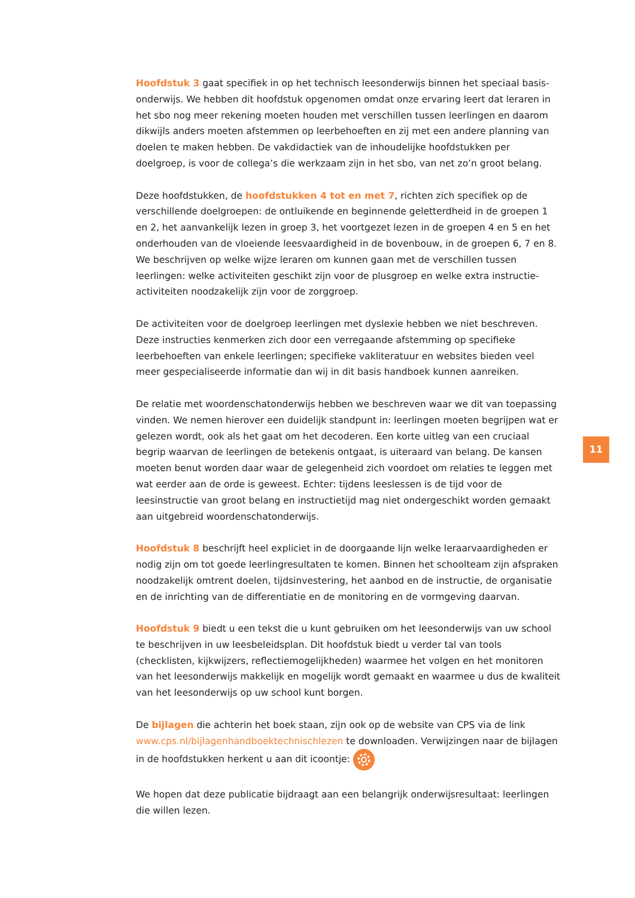Hoofdstuk 3 gaat specifiek in op het technisch leesonderwijs binnen het speciaal basis-onderwijs. We hebben dit hoofdstuk opgenomen omdat onze ervaring leert dat leraren in het sbo nog meer rekening moeten houden met verschillen tussen leerlingen en daarom dikwijls anders moeten afstemmen op leerbehoeften en zij met een andere planning van doelen te maken hebben. De vakdidactiek van de inhoudelijke hoofdstukken per doelgroep, is voor de collega’s die werkzaam zijn in het sbo, van net zo’n groot belang.
Deze hoofdstukken, de hoofdstukken 4 tot en met 7, richten zich specifiek op de verschillende doelgroepen: de ontluikende en beginnende geletterdheid in de groepen 1 en 2, het aanvankelijk lezen in groep 3, het voortgezet lezen in de groepen 4 en 5 en het onderhouden van de vloeiende leesvaardigheid in de bovenbouw, in de groepen 6, 7 en 8. We beschrijven op welke wijze leraren om kunnen gaan met de verschillen tussen leerlingen: welke activiteiten geschikt zijn voor de plusgroep en welke extra instructie-activiteiten noodzakelijk zijn voor de zorggroep.
De activiteiten voor de doelgroep leerlingen met dyslexie hebben we niet beschreven. Deze instructies kenmerken zich door een verregaande afstemming op specifieke leerbehoeften van enkele leerlingen; specifieke vakliteratuur en websites bieden veel meer gespecialiseerde informatie dan wij in dit basis handboek kunnen aanreiken.
De relatie met woordenschatonderwijs hebben we beschreven waar we dit van toepassing vinden. We nemen hierover een duidelijk standpunt in: leerlingen moeten begrijpen wat er gelezen wordt, ook als het gaat om het decoderen. Een korte uitleg van een cruciaal begrip waarvan de leerlingen de betekenis ontgaat, is uiteraard van belang. De kansen moeten benut worden daar waar de gelegenheid zich voordoet om relaties te leggen met wat eerder aan de orde is geweest. Echter: tijdens leeslessen is de tijd voor de leesinstructie van groot belang en instructietijd mag niet ondergeschikt worden gemaakt aan uitgebreid woordenschatonderwijs.
Hoofdstuk 8 beschrijft heel expliciet in de doorgaande lijn welke leraarvaardigheden er nodig zijn om tot goede leerlingresultaten te komen. Binnen het schoolteam zijn afspraken noodzakelijk omtrent doelen, tijdsinvestering, het aanbod en de instructie, de organisatie en de inrichting van de differentiatie en de monitoring en de vormgeving daarvan.
Hoofdstuk 9 biedt u een tekst die u kunt gebruiken om het leesonderwijs van uw school te beschrijven in uw leesbeleidsplan. Dit hoofdstuk biedt u verder tal van tools (checklisten, kijkwijzers, reflectiemogelijkheden) waarmee het volgen en het monitoren van het leesonderwijs makkelijk en mogelijk wordt gemaakt en waarmee u dus de kwaliteit van het leesonderwijs op uw school kunt borgen.
De bijlagen die achterin het boek staan, zijn ook op de website van CPS via de link www.cps.nl/bijlagenhandboektechnischlezen te downloaden. Verwijzingen naar de bijlagen in de hoofdstukken herkent u aan dit icoontje:
We hopen dat deze publicatie bijdraagt aan een belangrijk onderwijsresultaat: leerlingen die willen lezen.
11